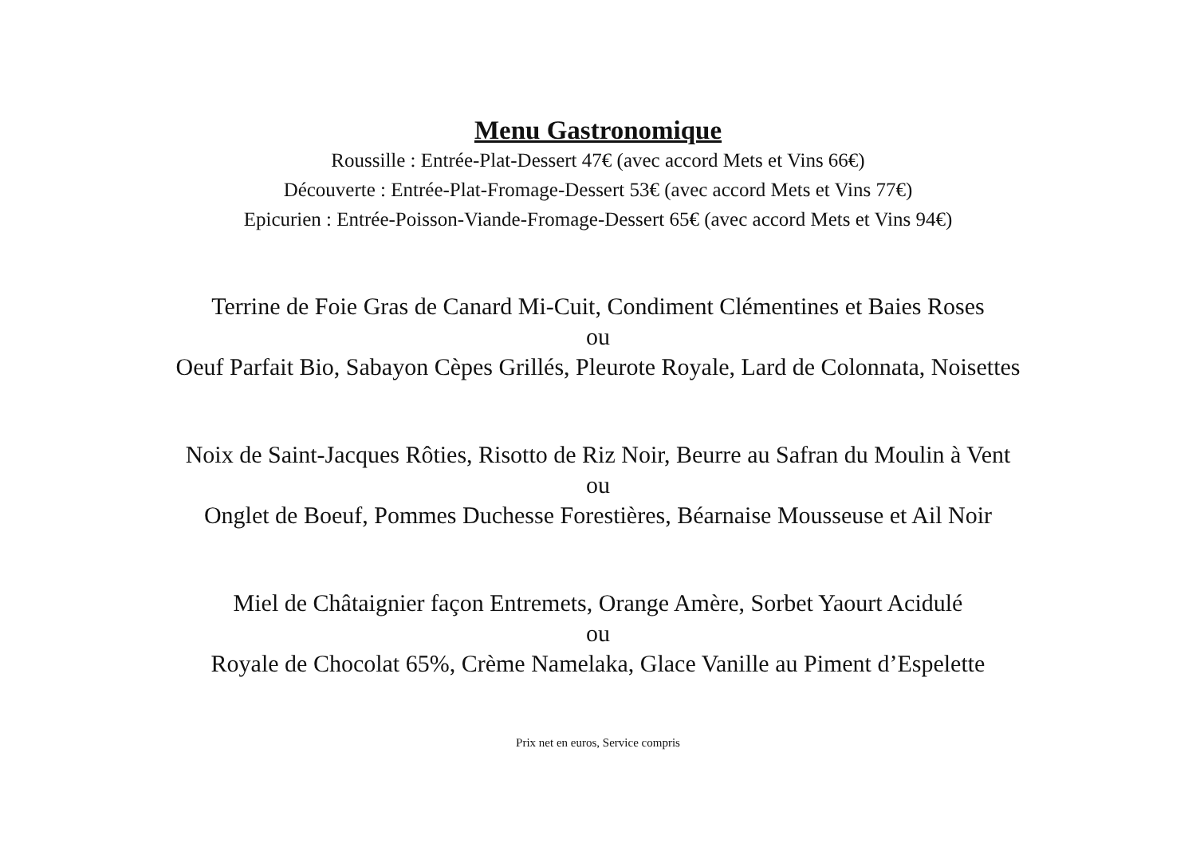Menu Gastronomique
Roussille : Entrée-Plat-Dessert 47€ (avec accord Mets et Vins 66€)
Découverte : Entrée-Plat-Fromage-Dessert 53€ (avec accord Mets et Vins 77€)
Epicurien : Entrée-Poisson-Viande-Fromage-Dessert 65€ (avec accord Mets et Vins 94€)
Terrine de Foie Gras de Canard Mi-Cuit, Condiment Clémentines et Baies Roses
ou
Oeuf Parfait Bio, Sabayon Cèpes Grillés, Pleurote Royale, Lard de Colonnata, Noisettes
Noix de Saint-Jacques Rôties, Risotto de Riz Noir, Beurre au Safran du Moulin à Vent
ou
Onglet de Boeuf, Pommes Duchesse Forestières, Béarnaise Mousseuse et Ail Noir
Miel de Châtaignier façon Entremets, Orange Amère, Sorbet Yaourt Acidulé
ou
Royale de Chocolat 65%, Crème Namelaka, Glace Vanille au Piment d’Espelette
Prix net en euros, Service compris